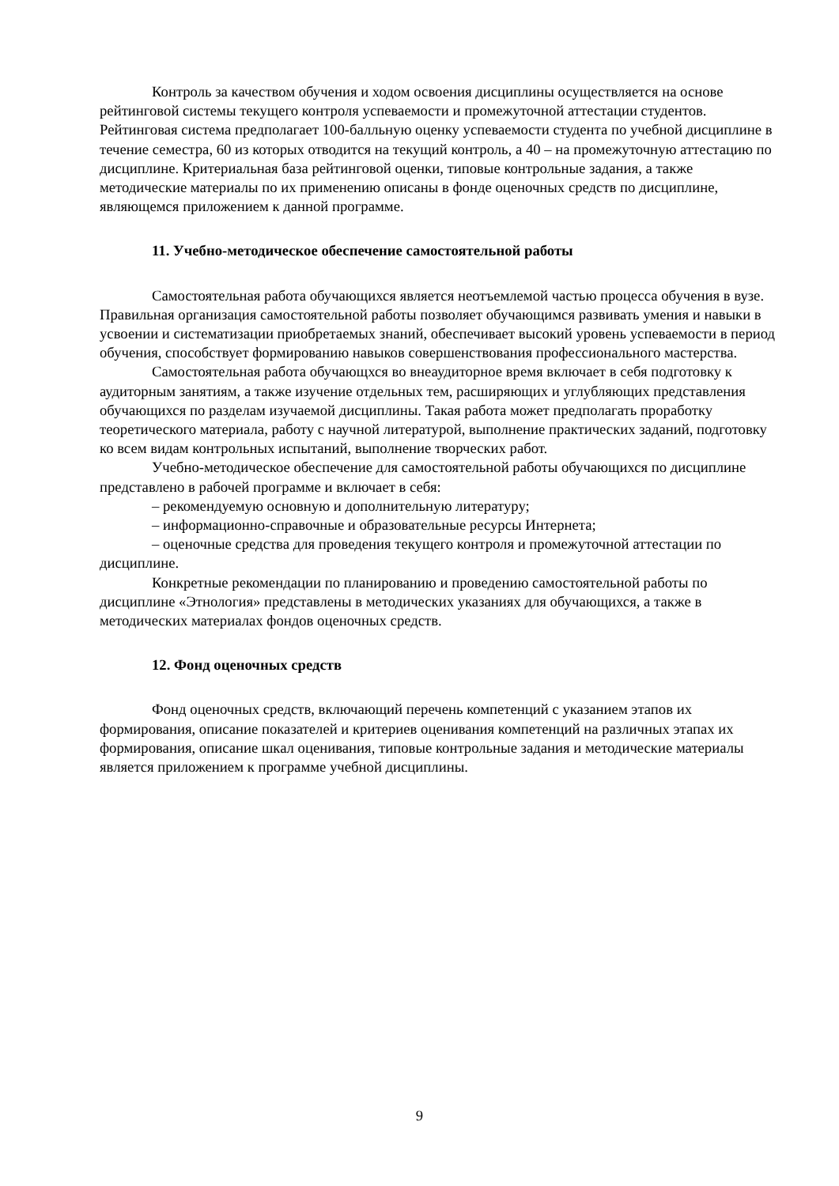Контроль за качеством обучения и ходом освоения дисциплины осуществляется на основе рейтинговой системы текущего контроля успеваемости и промежуточной аттестации студентов. Рейтинговая система предполагает 100-балльную оценку успеваемости студента по учебной дисциплине в течение семестра, 60 из которых отводится на текущий контроль, а 40 – на промежуточную аттестацию по дисциплине. Критериальная база рейтинговой оценки, типовые контрольные задания, а также методические материалы по их применению описаны в фонде оценочных средств по дисциплине, являющемся приложением к данной программе.
11. Учебно-методическое обеспечение самостоятельной работы
Самостоятельная работа обучающихся является неотъемлемой частью процесса обучения в вузе. Правильная организация самостоятельной работы позволяет обучающимся развивать умения и навыки в усвоении и систематизации приобретаемых знаний, обеспечивает высокий уровень успеваемости в период обучения, способствует формированию навыков совершенствования профессионального мастерства.
Самостоятельная работа обучающхся во внеаудиторное время включает в себя подготовку к аудиторным занятиям, а также изучение отдельных тем, расширяющих и углубляющих представления обучающихся по разделам изучаемой дисциплины. Такая работа может предполагать проработку теоретического материала, работу с научной литературой, выполнение практических заданий, подготовку ко всем видам контрольных испытаний, выполнение творческих работ.
Учебно-методическое обеспечение для самостоятельной работы обучающихся по дисциплине представлено в рабочей программе и включает в себя:
– рекомендуемую основную и дополнительную литературу;
– информационно-справочные и образовательные ресурсы Интернета;
– оценочные средства для проведения текущего контроля и промежуточной аттестации по дисциплине.
Конкретные рекомендации по планированию и проведению самостоятельной работы по дисциплине «Этнология» представлены в методических указаниях для обучающихся, а также в методических материалах фондов оценочных средств.
12. Фонд оценочных средств
Фонд оценочных средств, включающий перечень компетенций с указанием этапов их формирования, описание показателей и критериев оценивания компетенций на различных этапах их формирования, описание шкал оценивания, типовые контрольные задания и методические материалы является приложением к программе учебной дисциплины.
9